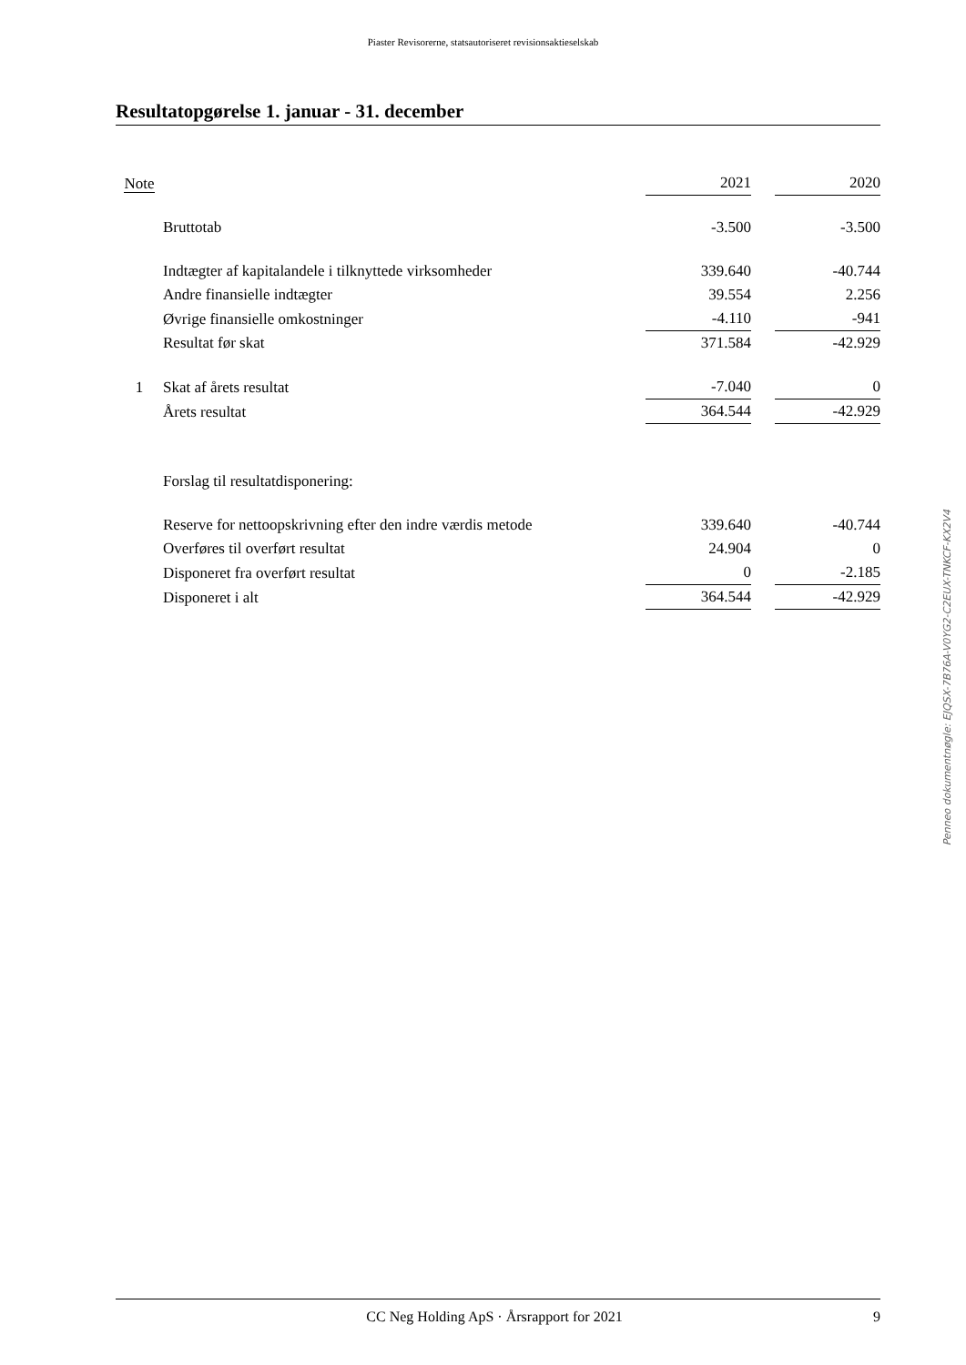Piaster Revisorerne, statsautoriseret revisionsaktieselskab
Resultatopgørelse 1. januar - 31. december
| Note | | 2021 | | 2020 |
| --- | --- | --- | --- | --- |
| | Bruttotab | -3.500 | | -3.500 |
| | Indtægter af kapitalandele i tilknyttede virksomheder | 339.640 | | -40.744 |
| | Andre finansielle indtægter | 39.554 | | 2.256 |
| | Øvrige finansielle omkostninger | -4.110 | | -941 |
| | Resultat før skat | 371.584 | | -42.929 |
| 1 | Skat af årets resultat | -7.040 | | 0 |
| | Årets resultat | 364.544 | | -42.929 |
| | Forslag til resultatdisponering: | | | |
| | Reserve for nettoopskrivning efter den indre værdis metode | 339.640 | | -40.744 |
| | Overføres til overført resultat | 24.904 | | 0 |
| | Disponeret fra overført resultat | 0 | | -2.185 |
| | Disponeret i alt | 364.544 | | -42.929 |
Penneo dokumentnøgle: EJQSX-7B76A-V0YG2-C2EUX-TNKCF-KX2V4
CC Neg Holding ApS · Årsrapport for 2021 9